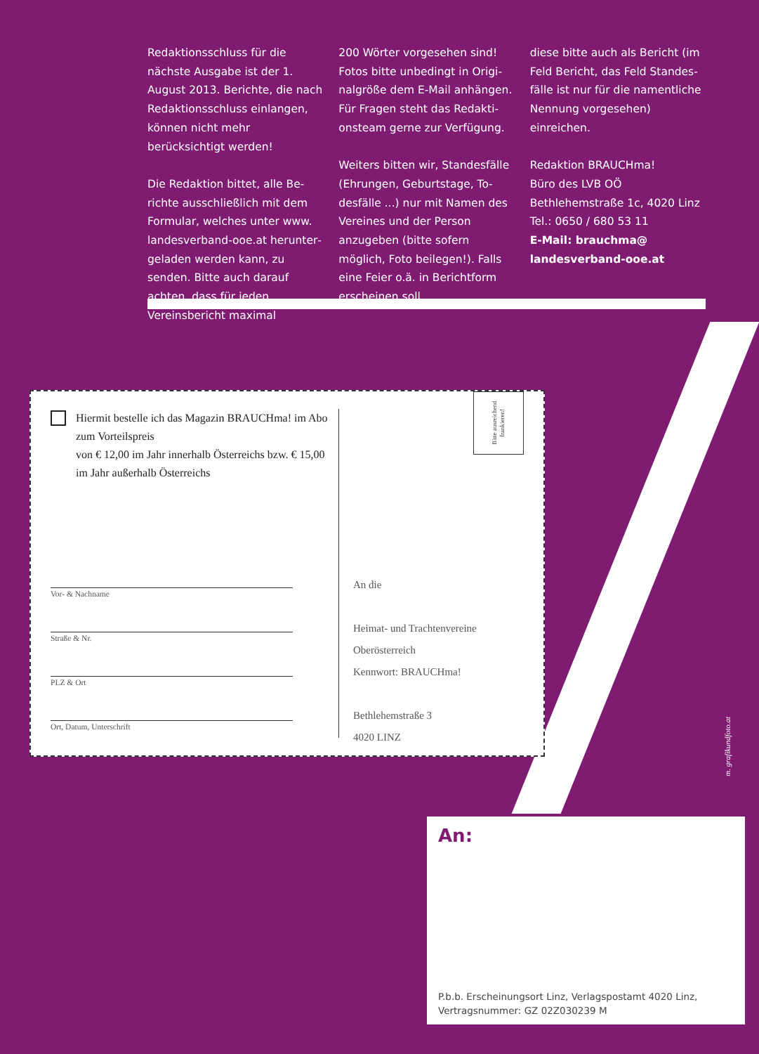Redaktionsschluss für die nächste Ausgabe ist der 1. August 2013. Berichte, die nach Redaktions­schluss einlangen, können nicht mehr berücksichtigt werden!
Die Redaktion bittet, alle Be­richte ausschließlich mit dem Formular, welches unter www. landesverband-ooe.at herunter­geladen werden kann, zu senden. Bitte auch darauf achten, dass für jeden Vereinsbericht maximal
200 Wörter vorgesehen sind! Fotos bitte unbedingt in Origi­nalgröße dem E-Mail anhängen. Für Fragen steht das Redakti­onsteam gerne zur Verfügung.
Weiters bitten wir, Standesfälle (Ehrungen, Geburtstage, To­desfälle ...) nur mit Namen des Vereines und der Person anzuge­ben (bitte sofern möglich, Foto beilegen!). Falls eine Feier o.ä. in Berichtform erscheinen soll,
diese bitte auch als Bericht (im Feld Bericht, das Feld Standes­fälle ist nur für die namentliche Nennung vorgesehen) einreichen.
Redaktion BRAUCHma!
Büro des LVB OÖ
Bethlehemstraße 1c, 4020 Linz
Tel.: 0650 / 680 53 11
E-Mail: brauchma@ landesverband-ooe.at
Hiermit bestelle ich das Magazin BRAUCHma! im Abo zum Vorteilspreis
von € 12,00 im Jahr innerhalb Österreichs bzw. € 15,00 im Jahr außerhalb Österreichs
Vor- & Nachname
Straße & Nr.
PLZ & Ort
Ort, Datum, Unterschrift
Bitte ausreichend frankieren!
An die
Heimat- und Trachtenvereine
Oberösterreich
Kennwort: BRAUCHma!
Bethlehemstraße 3
4020 LINZ
m. grafikundfoto.at
An:
P.b.b. Erscheinungsort Linz, Verlagspostamt 4020 Linz,
Vertragsnummer: GZ 02Z030239 M